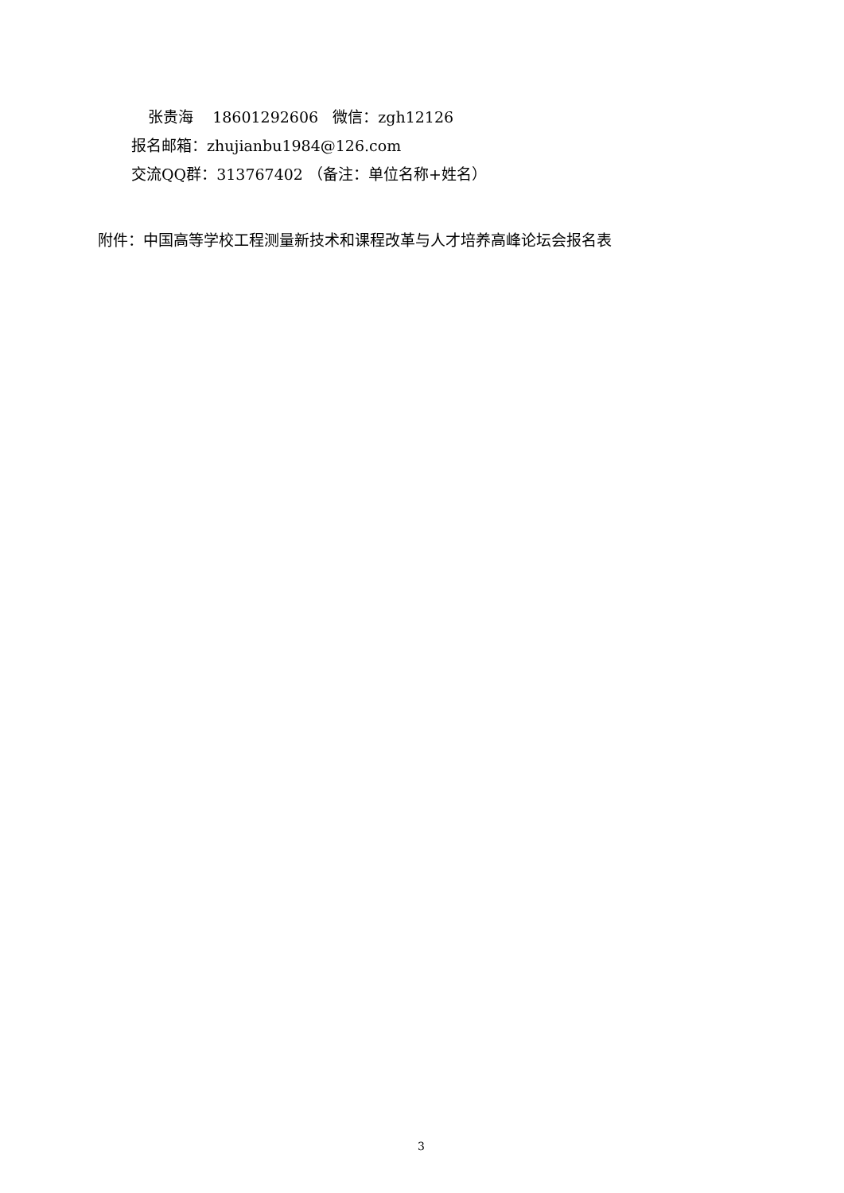张贵海 18601292606 微信：zgh12126
报名邮箱：zhujianbu1984@126.com
交流QQ群：313767402 （备注：单位名称+姓名）
附件：中国高等学校工程测量新技术和课程改革与人才培养高峰论坛会报名表
3